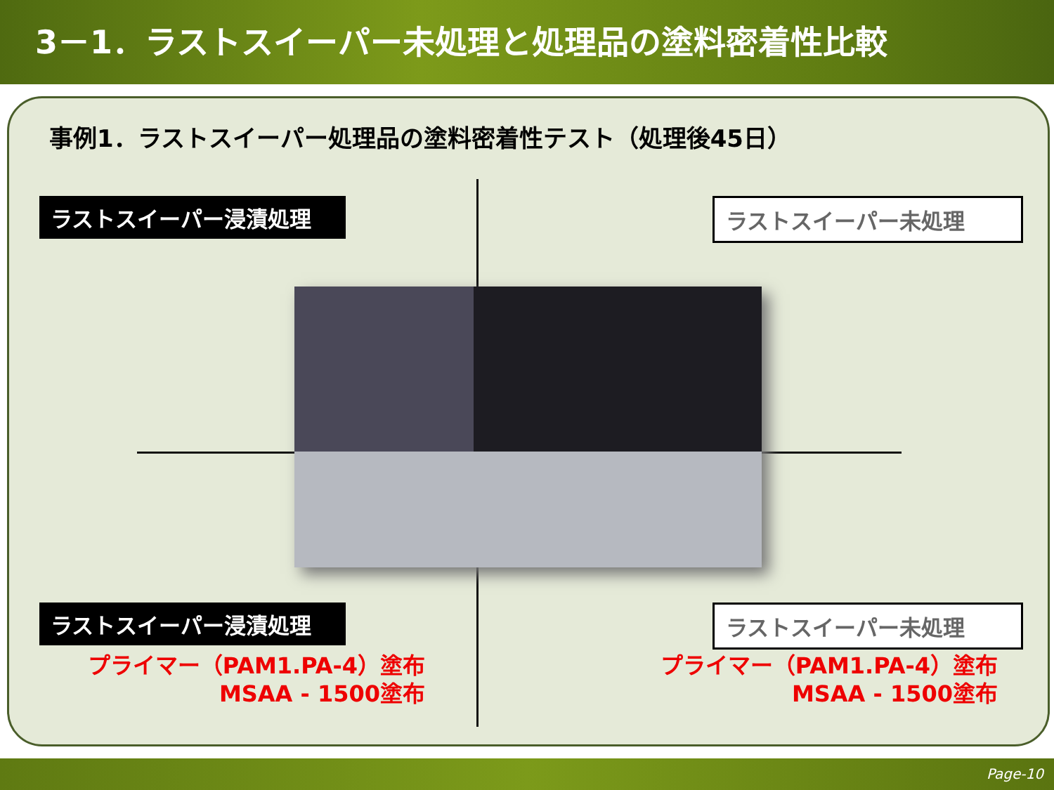3－1．ラストスイーパー未処理と処理品の塗料密着性比較
事例1．ラストスイーパー処理品の塗料密着性テスト（処理後45日）
ラストスイーパー浸漬処理 ラストスイーパー未処理
ラストスイーパー浸漬処理 ラストスイーパー未処理
プライマー（PAM1.PA-4）塗布
MSAA - 1500塗布
プライマー（PAM1.PA-4）塗布
MSAA - 1500塗布
Page-10